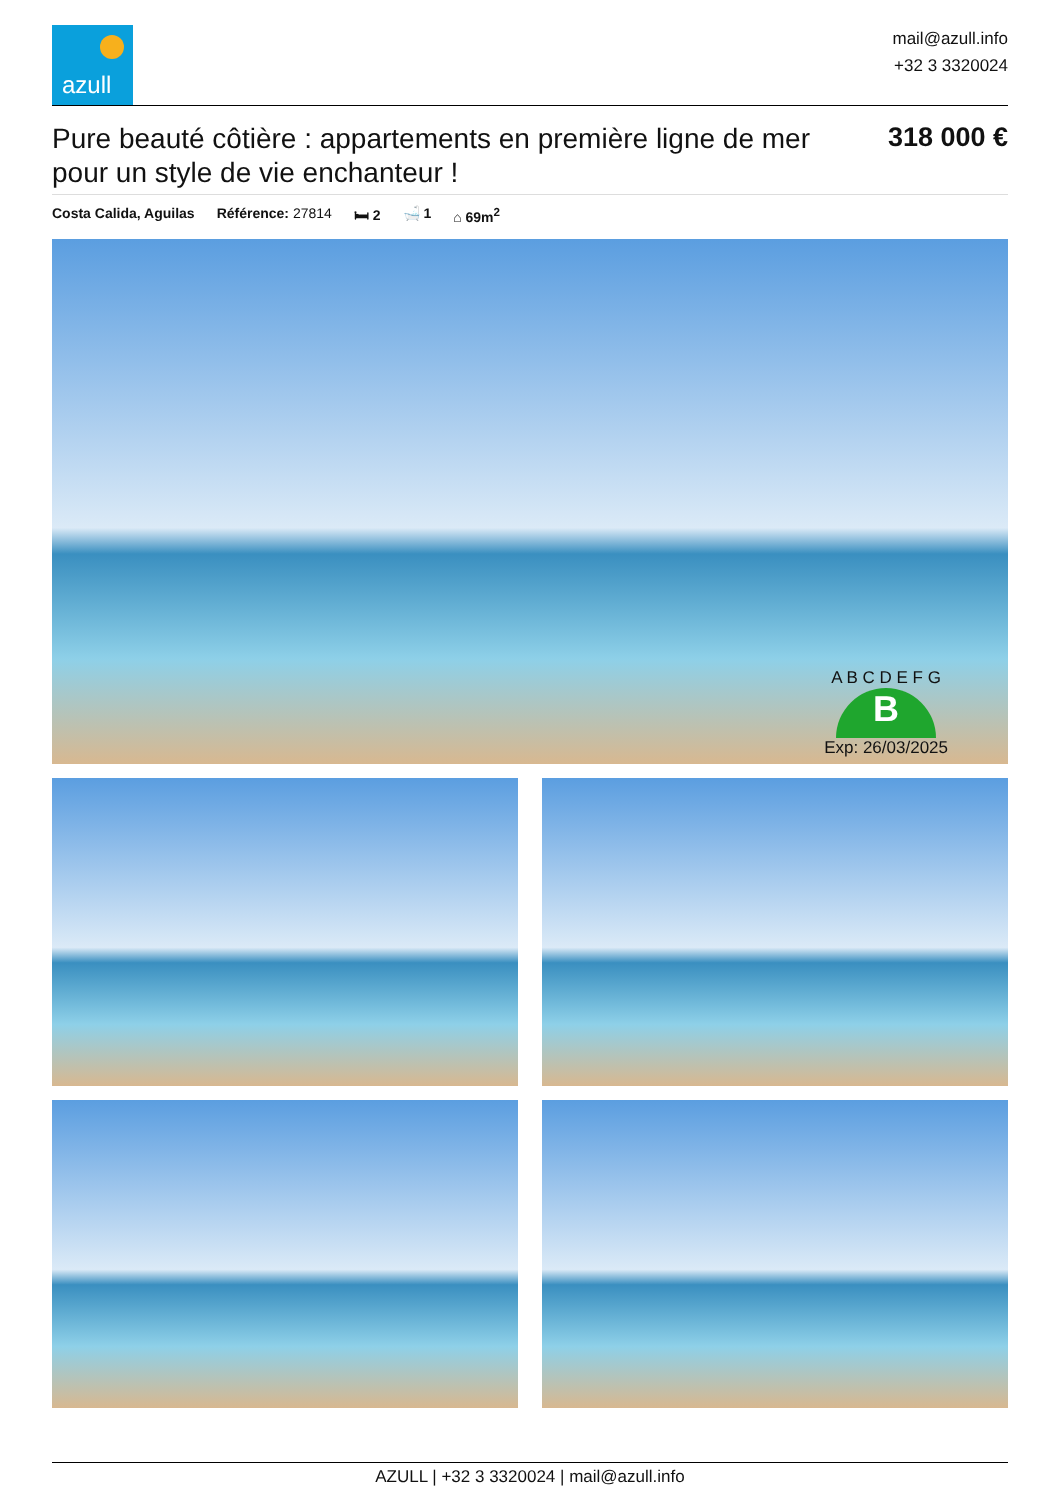azull
mail@azull.info
+32 3 3320024
Pure beauté côtière : appartements en première ligne de mer pour un style de vie enchanteur !
318 000 €
Costa Calida, Aguilas Référence: 27814 🛏 2 🛁 1 ⌂ 69m<sup>2</sup>
A B C D E F G
B
Exp: 26/03/2025
AZULL | +32 3 3320024 | mail@azull.info